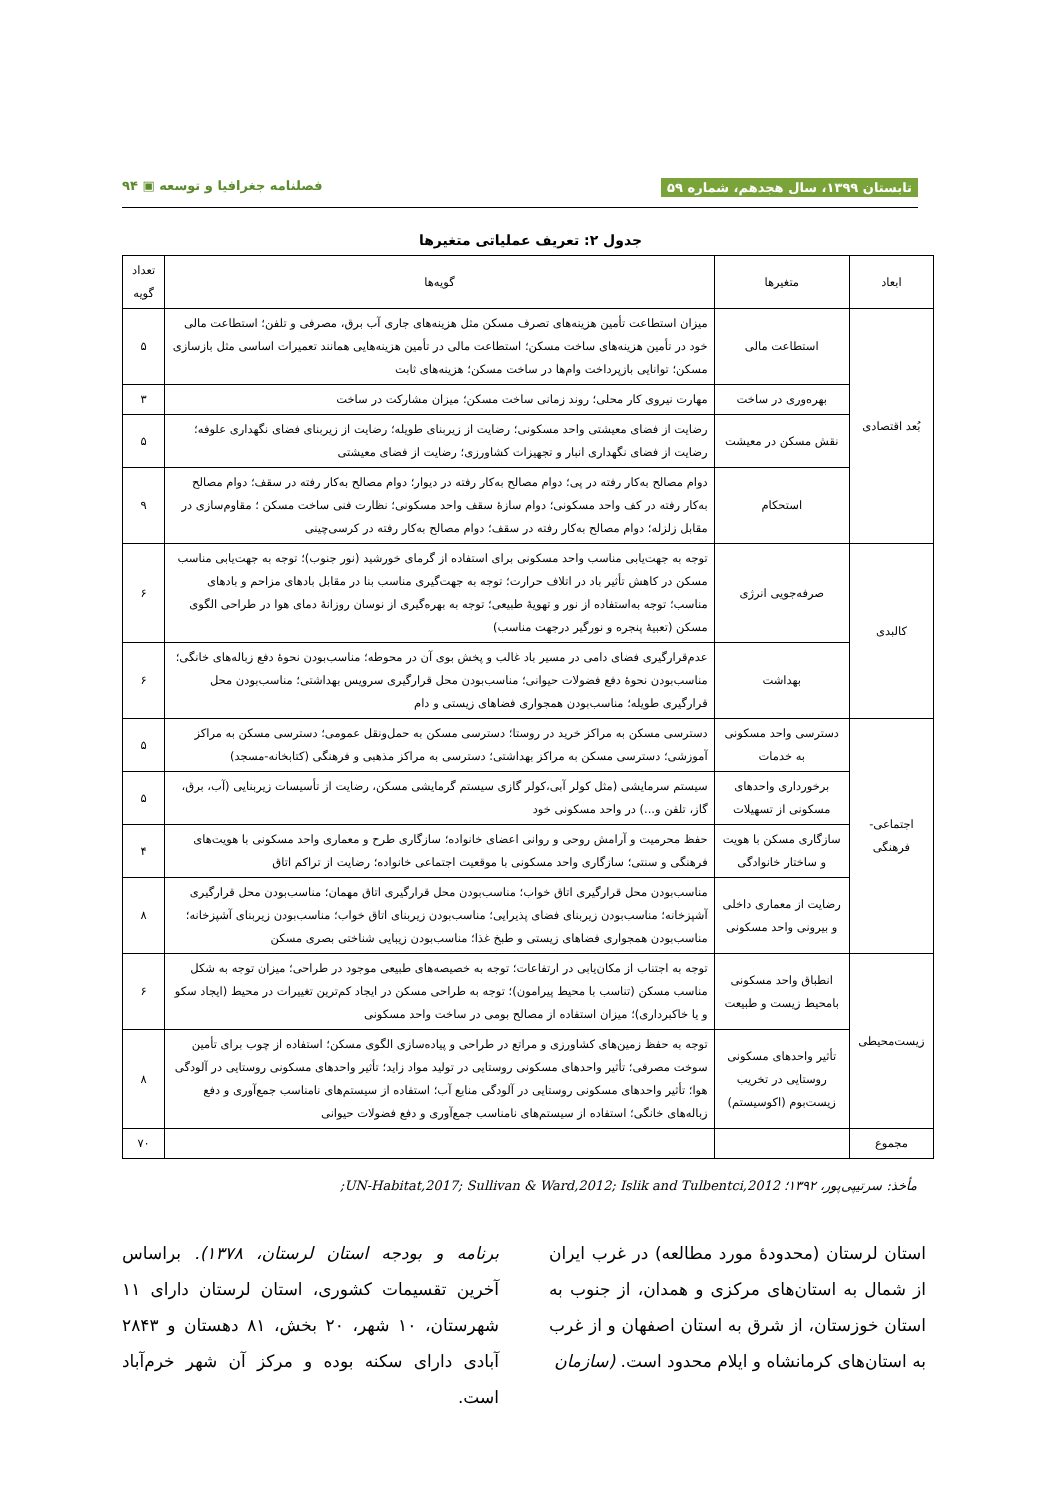تابستان ۱۳۹۹، سال هجدهم، شماره ۵۹ فصلنامه جغرافیا و توسعه ▣ ۹۴
جدول ۲: تعریف عملیاتی متغیرها
| ابعاد | متغیرها | گویه‌ها | تعداد گویه |
| --- | --- | --- | --- |
| بُعد اقتصادی | استطاعت مالی | میزان استطاعت تأمین هزینه‌های تصرف مسکن مثل هزینه‌های جاری آب برق، مصرفی و تلفن؛ استطاعت مالی خود در تأمین هزینه‌های ساخت مسکن؛ استطاعت مالی در تأمین هزینه‌هایی همانند تعمیرات اساسی مثل بازسازی مسکن؛ توانایی بازپرداخت وام‌ها در ساخت مسکن؛ هزینه‌های ثابت | ۵ |
| | بهره‌وری در ساخت | مهارت نیروی کار محلی؛ روند زمانی ساخت مسکن؛ میزان مشارکت در ساخت | ۳ |
| | نقش مسکن در معیشت | رضایت از فضای معیشتی واحد مسکونی؛ رضایت از زیربنای طویله؛ رضایت از زیربنای فضای نگهداری علوفه؛ رضایت از فضای نگهداری انبار و تجهیزات کشاورزی؛ رضایت از فضای معیشتی | ۵ |
| | استحکام | دوام مصالح به‌کار رفته در پی؛ دوام مصالح به‌کار رفته در دیوار؛ دوام مصالح به‌کار رفته در سقف؛ دوام مصالح به‌کار رفته در کف واحد مسکونی؛ دوام سازهٔ سقف واحد مسکونی؛ نظارت فنی ساخت مسکن ؛ مقاوم‌سازی در مقابل زلزله؛ دوام مصالح به‌کار رفته در سقف؛ دوام مصالح به‌کار رفته در کرسی‌چینی | ۹ |
| کالبدی | صرفه‌جویی انرژی | توجه به جهت‌یابی مناسب واحد مسکونی برای استفاده از گرمای خورشید (نور جنوب)؛ توجه به جهت‌یابی مناسب مسکن در کاهش تأثیر باد در اتلاف حرارت؛ توجه به جهت‌گیری مناسب بنا در مقابل بادهای مزاحم و بادهای مناسب؛ توجه به‌استفاده از نور و تهویهٔ طبیعی؛ توجه به بهره‌گیری از نوسان روزانهٔ دمای هوا در طراحی الگوی مسکن (تعبیهٔ پنجره و نورگیر درجهت مناسب) | ۶ |
| | بهداشت | عدم‌قرارگیری فضای دامی در مسیر باد غالب و پخش بوی آن در محوطه؛ مناسب‌بودن نحوهٔ دفع زباله‌های خانگی؛ مناسب‌بودن نحوهٔ دفع فضولات حیوانی؛ مناسب‌بودن محل قرارگیری سرویس بهداشتی؛ مناسب‌بودن محل قرارگیری طویله؛ مناسب‌بودن همجواری فضاهای زیستی و دام | ۶ |
| اجتماعی- فرهنگی | دسترسی واحد مسکونی به خدمات | دسترسی مسکن به مراکز خرید در روستا؛ دسترسی مسکن به حمل‌ونقل عمومی؛ دسترسی مسکن به مراکز آموزشی؛ دسترسی مسکن به مراکز بهداشتی؛ دسترسی به مراکز مذهبی و فرهنگی (کتابخانه-مسجد) | ۵ |
| | برخورداری واحدهای مسکونی از تسهیلات | سیستم سرمایشی (مثل کولر آبی،کولر گازی سیستم گرمایشی مسکن، رضایت از تأسیسات زیربنایی (آب، برق، گاز، تلفن و...) در واحد مسکونی خود | ۵ |
| | سازگاری مسکن با هویت و ساختار خانوادگی | حفظ محرمیت و آرامش روحی و روانی اعضای خانواده؛ سازگاری طرح و معماری واحد مسکونی با هویت‌های فرهنگی و سنتی؛ سازگاری واحد مسکونی با موقعیت اجتماعی خانواده؛ رضایت از تراکم اتاق | ۴ |
| | رضایت از معماری داخلی و بیرونی واحد مسکونی | مناسب‌بودن محل قرارگیری اتاق خواب؛ مناسب‌بودن محل قرارگیری اتاق مهمان؛ مناسب‌بودن محل قرارگیری آشپزخانه؛ مناسب‌بودن زیربنای فضای پذیرایی؛ مناسب‌بودن زیربنای اتاق خواب؛ مناسب‌بودن زیربنای آشپزخانه؛ مناسب‌بودن همجواری فضاهای زیستی و طبخ غذا؛ مناسب‌بودن زیبایی شناختی بصری مسکن | ۸ |
| زیست‌محیطی | انطباق واحد مسکونی بامحیط زیست و طبیعت | توجه به اجتناب از مکان‌یابی در ارتفاعات؛ توجه به خصیصه‌های طبیعی موجود در طراحی؛ میزان توجه به شکل مناسب مسکن (تناسب با محیط پیرامون)؛ توجه به طراحی مسکن در ایجاد کم‌ترین تغییرات در محیط (ایجاد سکو و یا خاکبرداری)؛ میزان استفاده از مصالح بومی در ساخت واحد مسکونی | ۶ |
| | تأثیر واحدهای مسکونی روستایی در تخریب زیست‌بوم (اکوسیستم) | توجه به حفظ زمین‌های کشاورزی و مراتع در طراحی و پیاده‌سازی الگوی مسکن؛ استفاده از چوب برای تأمین سوخت مصرفی؛ تأثیر واحدهای مسکونی روستایی در تولید مواد زاید؛ تأثیر واحدهای مسکونی روستایی در آلودگی هوا؛ تأثیر واحدهای مسکونی روستایی در آلودگی منابع آب؛ استفاده از سیستم‌های نامناسب جمع‌آوری و دفع زباله‌های خانگی؛ استفاده از سیستم‌های نامناسب جمع‌آوری و دفع فضولات حیوانی | ۸ |
| مجموع | | | ۷۰ |
مأخذ: سرتیپی‌پور، ۱۳۹۲؛ UN-Habitat,2017; Sullivan & Ward,2012; Islik and Tulbentci,2012;
استان لرستان (محدودهٔ مورد مطالعه) در غرب ایران از شمال به استان‌های مرکزی و همدان، از جنوب به استان خوزستان، از شرق به استان اصفهان و از غرب به استان‌های کرمانشاه و ایلام محدود است. (سازمان
برنامه و بودجه استان لرستان، ۱۳۷۸). براساس آخرین تقسیمات کشوری، استان لرستان دارای ۱۱ شهرستان، ۱۰ شهر، ۲۰ بخش، ۸۱ دهستان و ۲۸۴۳ آبادی دارای سکنه بوده و مرکز آن شهر خرم‌آباد است.